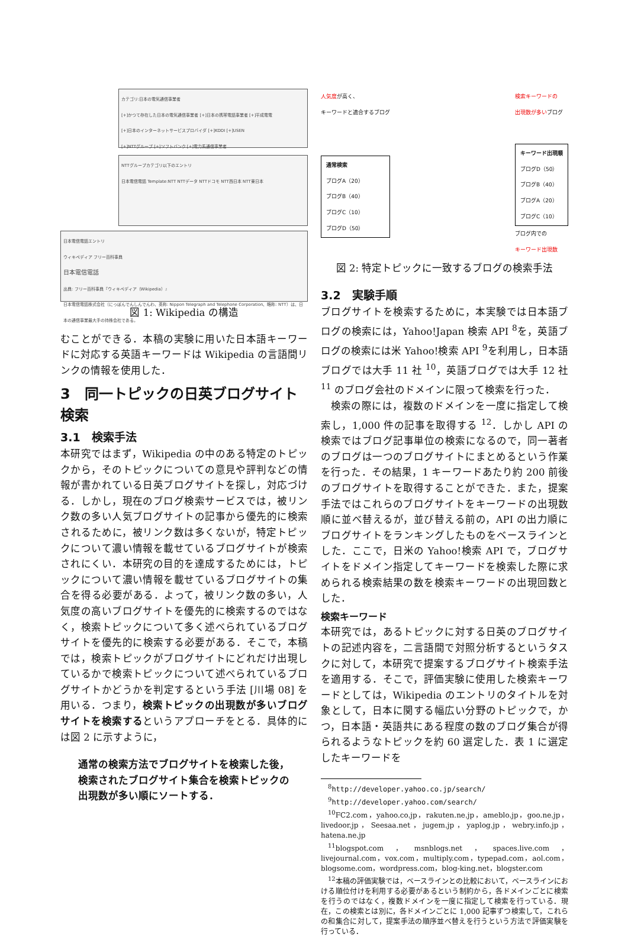カテゴリ:日本の電気通信事業者
[+]かつて存在した日本の電気通信事業者 [+]日本の携帯電話事業者 [+]平成電電
[+]日本のインターネットサービスプロバイダ [+]KDDI [+]USEN
[+]NTTグループ [+]ソフトバンク [+]電力系通信事業者
NTTグループカテゴリ以下のエントリ
日本電信電話 Template:NTT NTTデータ NTTドコモ NTT西日本 NTT東日本
日本電信電話エントリ
ウィキペディア フリー百科事典
日本電信電話
出典: フリー百科事典『ウィキペディア（Wikipedia）』
日本電信電話株式会社（にっぽんでんしんでんわ、英称: Nippon Telegraph and Telephone Corporation、略称: NTT）は、日本の通信事業最大手の持株会社である。
図 1: Wikipedia の構造
むことができる．本稿の実験に用いた日本語キーワードに対応する英語キーワードは Wikipedia の言語間リンクの情報を使用した．
3　同一トピックの日英ブログサイト検索
3.1　検索手法
本研究ではまず，Wikipedia の中のある特定のトピックから，そのトピックについての意見や評判などの情報が書かれている日英ブログサイトを探し，対応づける．しかし，現在のブログ検索サービスでは，被リンク数の多い人気ブログサイトの記事から優先的に検索されるために，被リンク数は多くないが，特定トピックについて濃い情報を載せているブログサイトが検索されにくい．本研究の目的を達成するためには，トピックについて濃い情報を載せているブログサイトの集合を得る必要がある．よって，被リンク数の多い，人気度の高いブログサイトを優先的に検索するのではなく，検索トピックについて多く述べられているブログサイトを優先的に検索する必要がある．そこで，本稿では，検索トピックがブログサイトにどれだけ出現しているかで検索トピックについて述べられているブログサイトかどうかを判定するという手法 [川場 08] を用いる．つまり，検索トピックの出現数が多いブログサイトを検索するというアプローチをとる．具体的には図 2 に示すように，
通常の検索方法でブログサイトを検索した後，検索されたブログサイト集合を検索トピックの出現数が多い順にソートする．
人気度が高く、
キーワードと適合するブログ
通常検索
ブログA（20）
ブログB（40）
ブログC（10）
ブログD（50）
検索キーワードの
出現数が多いブログ
キーワード出現順
ブログD（50）
ブログB（40）
ブログA（20）
ブログC（10）
ブログ内での
キーワード出現数
図 2: 特定トピックに一致するブログの検索手法
3.2　実験手順
ブログサイトを検索するために，本実験では日本語ブログの検索には，Yahoo!Japan 検索 API <sup>8</sup>を，英語ブログの検索には米 Yahoo!検索 API <sup>9</sup>を利用し，日本語ブログでは大手 11 社 <sup>10</sup>，英語ブログでは大手 12 社 <sup>11</sup> のブログ会社のドメインに限って検索を行った．
検索の際には，複数のドメインを一度に指定して検索し，1,000 件の記事を取得する <sup>12</sup>．しかし API の検索ではブログ記事単位の検索になるので，同一著者のブログは一つのブログサイトにまとめるという作業を行った．その結果，1 キーワードあたり約 200 前後のブログサイトを取得することができた．また，提案手法ではこれらのブログサイトをキーワードの出現数順に並べ替えるが，並び替える前の，API の出力順にブログサイトをランキングしたものをベースラインとした．ここで，日米の Yahoo!検索 API で，ブログサイトをドメイン指定してキーワードを検索した際に求められる検索結果の数を検索キーワードの出現回数とした．
検索キーワード
本研究では，あるトピックに対する日英のブログサイトの記述内容を，二言語間で対照分析するというタスクに対して，本研究で提案するブログサイト検索手法を適用する．そこで，評価実験に使用した検索キーワードとしては，Wikipedia のエントリのタイトルを対象として，日本に関する幅広い分野のトピックで，かつ，日本語・英語共にある程度の数のブログ集合が得られるようなトピックを約 60 選定した．表 1 に選定したキーワードを
<sup>8</sup> http://developer.yahoo.co.jp/search/
<sup>9</sup> http://developer.yahoo.com/search/
<sup>10</sup>FC2.com，yahoo.co.jp，rakuten.ne.jp，ameblo.jp，goo.ne.jp，livedoor.jp，Seesaa.net，jugem.jp，yaplog.jp，webry.info.jp，hatena.ne.jp
<sup>11</sup> blogspot.com，msnblogs.net，spaces.live.com，livejournal.com，vox.com，multiply.com，typepad.com，aol.com，blogsome.com，wordpress.com，blog-king.net，blogster.com
<sup>12</sup> 本稿の評価実験では，ベースラインとの比較において，ベースラインにおける順位付けを利用する必要があるという制約から，各ドメインごとに検索を行うのではなく，複数ドメインを一度に指定して検索を行っている．現在，この検索とは別に，各ドメインごとに 1,000 記事ずつ検索して，これらの和集合に対して，提案手法の順序並べ替えを行うという方法で評価実験を行っている．